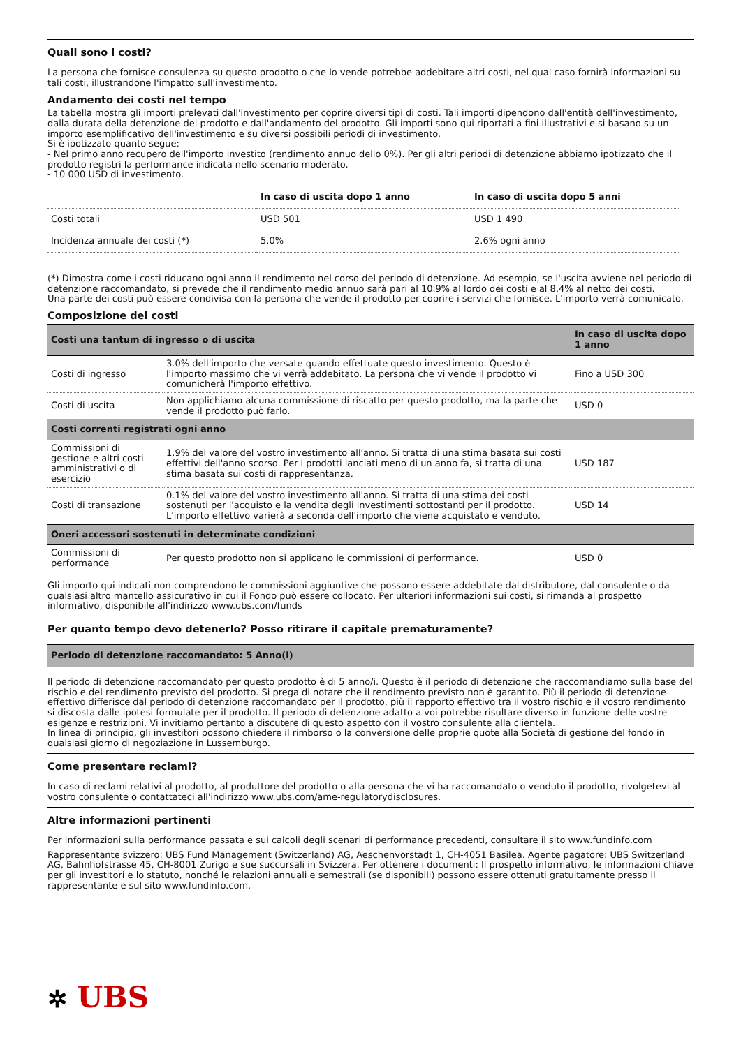Quali sono i costi?
La persona che fornisce consulenza su questo prodotto o che lo vende potrebbe addebitare altri costi, nel qual caso fornirà informazioni su tali costi, illustrandone l'impatto sull'investimento.
Andamento dei costi nel tempo
La tabella mostra gli importi prelevati dall'investimento per coprire diversi tipi di costi. Tali importi dipendono dall'entità dell'investimento, dalla durata della detenzione del prodotto e dall'andamento del prodotto. Gli importi sono qui riportati a fini illustrativi e si basano su un importo esemplificativo dell'investimento e su diversi possibili periodi di investimento.
Si è ipotizzato quanto segue:
- Nel primo anno recupero dell'importo investito (rendimento annuo dello 0%). Per gli altri periodi di detenzione abbiamo ipotizzato che il prodotto registri la performance indicata nello scenario moderato.
- 10 000 USD di investimento.
| | In caso di uscita dopo 1 anno | In caso di uscita dopo 5 anni |
| --- | --- | --- |
| Costi totali | USD 501 | USD 1 490 |
| Incidenza annuale dei costi (*) | 5.0% | 2.6% ogni anno |
(*) Dimostra come i costi riducano ogni anno il rendimento nel corso del periodo di detenzione. Ad esempio, se l'uscita avviene nel periodo di detenzione raccomandato, si prevede che il rendimento medio annuo sarà pari al 10.9% al lordo dei costi e al 8.4% al netto dei costi.
Una parte dei costi può essere condivisa con la persona che vende il prodotto per coprire i servizi che fornisce. L'importo verrà comunicato.
Composizione dei costi
| Costi una tantum di ingresso o di uscita | | In caso di uscita dopo 1 anno |
| Costi di ingresso | 3.0% dell'importo che versate quando effettuate questo investimento. Questo è l'importo massimo che vi verrà addebitato. La persona che vi vende il prodotto vi comunicherà l'importo effettivo. | Fino a USD 300 |
| Costi di uscita | Non applichiamo alcuna commissione di riscatto per questo prodotto, ma la parte che vende il prodotto può farlo. | USD 0 |
| Costi correnti registrati ogni anno | | |
| Commissioni di gestione e altri costi amministrativi o di esercizio | 1.9% del valore del vostro investimento all'anno. Si tratta di una stima basata sui costi effettivi dell'anno scorso. Per i prodotti lanciati meno di un anno fa, si tratta di una stima basata sui costi di rappresentanza. | USD 187 |
| Costi di transazione | 0.1% del valore del vostro investimento all'anno. Si tratta di una stima dei costi sostenuti per l'acquisto e la vendita degli investimenti sottostanti per il prodotto. L'importo effettivo varierà a seconda dell'importo che viene acquistato e venduto. | USD 14 |
| Oneri accessori sostenuti in determinate condizioni | | |
| Commissioni di performance | Per questo prodotto non si applicano le commissioni di performance. | USD 0 |
Gli importo qui indicati non comprendono le commissioni aggiuntive che possono essere addebitate dal distributore, dal consulente o da qualsiasi altro mantello assicurativo in cui il Fondo può essere collocato. Per ulteriori informazioni sui costi, si rimanda al prospetto informativo, disponibile all'indirizzo www.ubs.com/funds
Per quanto tempo devo detenerlo? Posso ritirare il capitale prematuramente?
Periodo di detenzione raccomandato: 5 Anno(i)
Il periodo di detenzione raccomandato per questo prodotto è di 5 anno/i. Questo è il periodo di detenzione che raccomandiamo sulla base del rischio e del rendimento previsto del prodotto. Si prega di notare che il rendimento previsto non è garantito. Più il periodo di detenzione effettivo differisce dal periodo di detenzione raccomandato per il prodotto, più il rapporto effettivo tra il vostro rischio e il vostro rendimento si discosta dalle ipotesi formulate per il prodotto. Il periodo di detenzione adatto a voi potrebbe risultare diverso in funzione delle vostre esigenze e restrizioni. Vi invitiamo pertanto a discutere di questo aspetto con il vostro consulente alla clientela.
In linea di principio, gli investitori possono chiedere il rimborso o la conversione delle proprie quote alla Società di gestione del fondo in qualsiasi giorno di negoziazione in Lussemburgo.
Come presentare reclami?
In caso di reclami relativi al prodotto, al produttore del prodotto o alla persona che vi ha raccomandato o venduto il prodotto, rivolgetevi al vostro consulente o contattateci all'indirizzo www.ubs.com/ame-regulatorydisclosures.
Altre informazioni pertinenti
Per informazioni sulla performance passata e sui calcoli degli scenari di performance precedenti, consultare il sito www.fundinfo.com
Rappresentante svizzero: UBS Fund Management (Switzerland) AG, Aeschenvorstadt 1, CH-4051 Basilea. Agente pagatore: UBS Switzerland AG, Bahnhofstrasse 45, CH-8001 Zurigo e sue succursali in Svizzera. Per ottenere i documenti: Il prospetto informativo, le informazioni chiave per gli investitori e lo statuto, nonché le relazioni annuali e semestrali (se disponibili) possono essere ottenuti gratuitamente presso il rappresentante e sul sito www.fundinfo.com.
✲ UBS